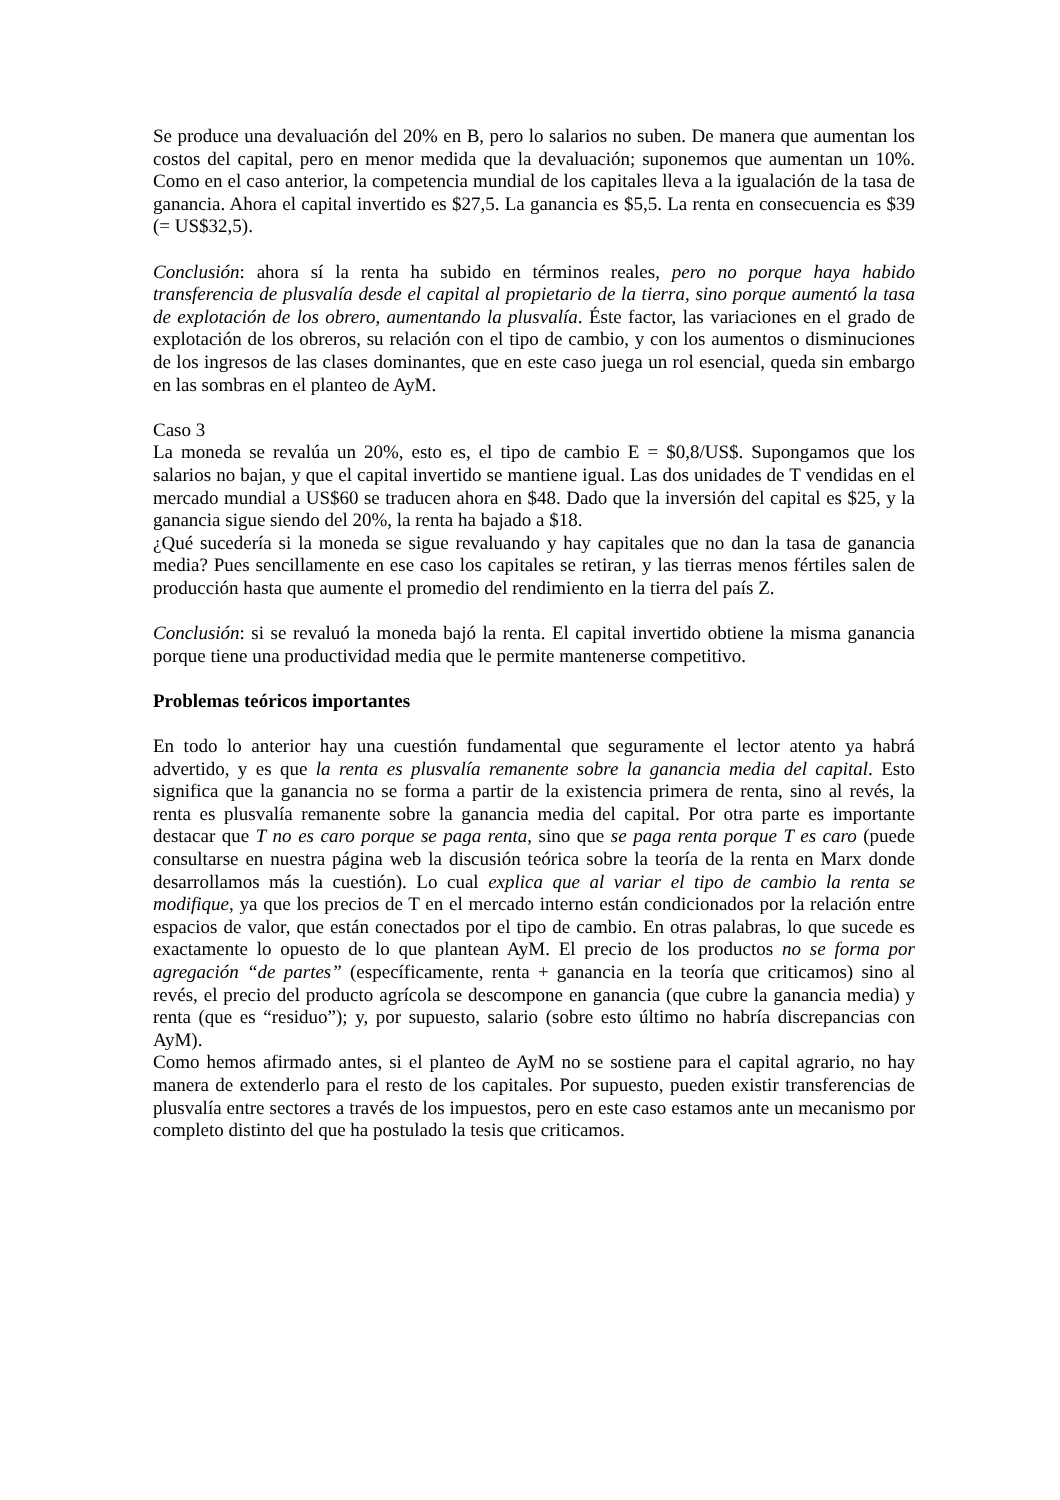Se produce una devaluación del 20% en B, pero lo salarios no suben. De manera que aumentan los costos del capital, pero en menor medida que la devaluación; suponemos que aumentan un 10%. Como en el caso anterior, la competencia mundial de los capitales lleva a la igualación de la tasa de ganancia. Ahora el capital invertido es $27,5. La ganancia es $5,5. La renta en consecuencia es $39 (= US$32,5).
Conclusión: ahora sí la renta ha subido en términos reales, pero no porque haya habido transferencia de plusvalía desde el capital al propietario de la tierra, sino porque aumentó la tasa de explotación de los obrero, aumentando la plusvalía. Éste factor, las variaciones en el grado de explotación de los obreros, su relación con el tipo de cambio, y con los aumentos o disminuciones de los ingresos de las clases dominantes, que en este caso juega un rol esencial, queda sin embargo en las sombras en el planteo de AyM.
Caso 3
La moneda se revalúa un 20%, esto es, el tipo de cambio E = $0,8/US$. Supongamos que los salarios no bajan, y que el capital invertido se mantiene igual. Las dos unidades de T vendidas en el mercado mundial a US$60 se traducen ahora en $48. Dado que la inversión del capital es $25, y la ganancia sigue siendo del 20%, la renta ha bajado a $18.
¿Qué sucedería si la moneda se sigue revaluando y hay capitales que no dan la tasa de ganancia media? Pues sencillamente en ese caso los capitales se retiran, y las tierras menos fértiles salen de producción hasta que aumente el promedio del rendimiento en la tierra del país Z.
Conclusión: si se revaluó la moneda bajó la renta. El capital invertido obtiene la misma ganancia porque tiene una productividad media que le permite mantenerse competitivo.
Problemas teóricos importantes
En todo lo anterior hay una cuestión fundamental que seguramente el lector atento ya habrá advertido, y es que la renta es plusvalía remanente sobre la ganancia media del capital. Esto significa que la ganancia no se forma a partir de la existencia primera de renta, sino al revés, la renta es plusvalía remanente sobre la ganancia media del capital. Por otra parte es importante destacar que T no es caro porque se paga renta, sino que se paga renta porque T es caro (puede consultarse en nuestra página web la discusión teórica sobre la teoría de la renta en Marx donde desarrollamos más la cuestión). Lo cual explica que al variar el tipo de cambio la renta se modifique, ya que los precios de T en el mercado interno están condicionados por la relación entre espacios de valor, que están conectados por el tipo de cambio. En otras palabras, lo que sucede es exactamente lo opuesto de lo que plantean AyM. El precio de los productos no se forma por agregación “de partes” (específicamente, renta + ganancia en la teoría que criticamos) sino al revés, el precio del producto agrícola se descompone en ganancia (que cubre la ganancia media) y renta (que es “residuo”); y, por supuesto, salario (sobre esto último no habría discrepancias con AyM).
Como hemos afirmado antes, si el planteo de AyM no se sostiene para el capital agrario, no hay manera de extenderlo para el resto de los capitales. Por supuesto, pueden existir transferencias de plusvalía entre sectores a través de los impuestos, pero en este caso estamos ante un mecanismo por completo distinto del que ha postulado la tesis que criticamos.